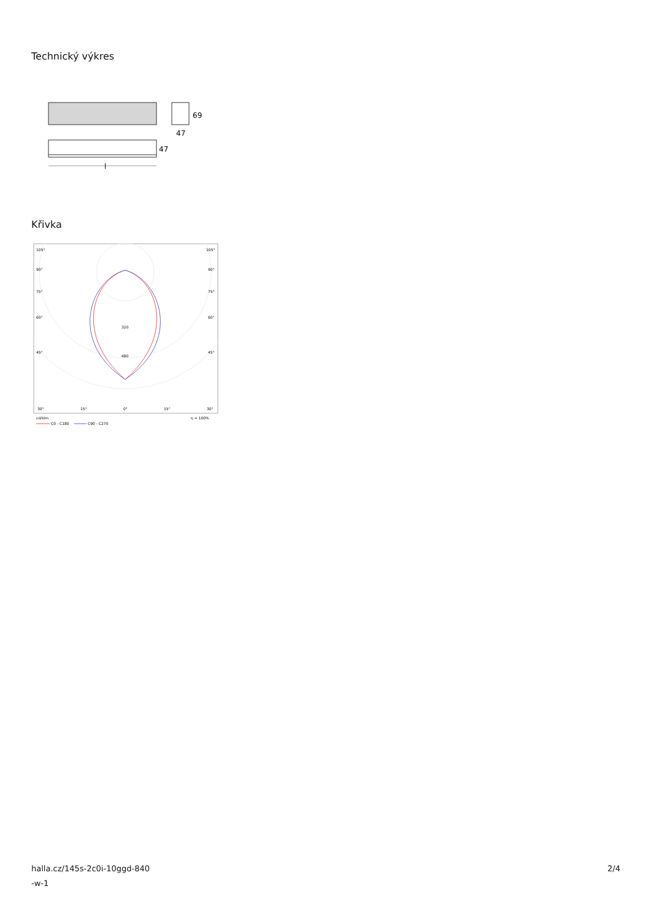Technický výkres
69
47
47
l
Křivka
105°
105°
90°
90°
75°
75°
60°
60°
45°
45°
320
480
30°
15°
0°
15°
30°
cd/klm
η = 100%
C0 - C180
C90 - C270
halla.cz/145s-2c0i-10ggd-840
-w-1
2/4